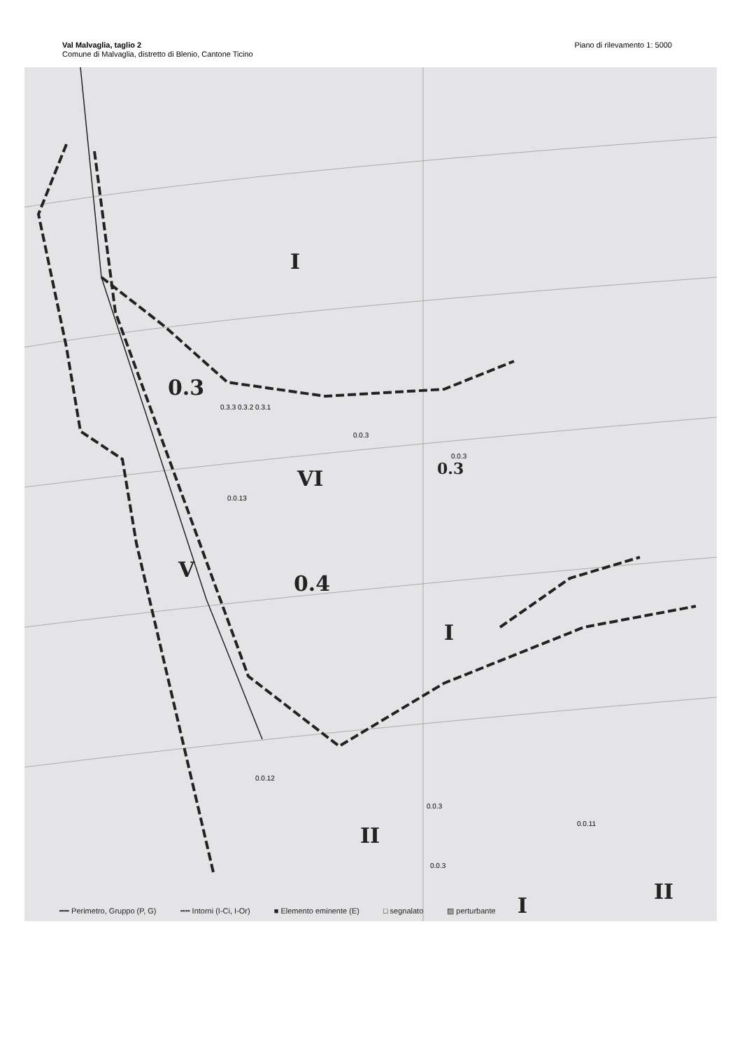Val Malvaglia, taglio 2
Comune di Malvaglia, distretto di Blenio, Cantone Ticino
Piano di rilevamento 1: 5000
I
0.3
0.3.3 0.3.2 0.3.1
0.3
0.0.3
0.0.3
VI
0.0.13
V
0.4
I
0.0.12
0.0.3
0.0.11
II
0.0.3
I
II
━━ Perimetro, Gruppo (P, G) ╍╍ Intorni (I-Ci, I-Or) ■ Elemento eminente (E) □ segnalato ▨ perturbante